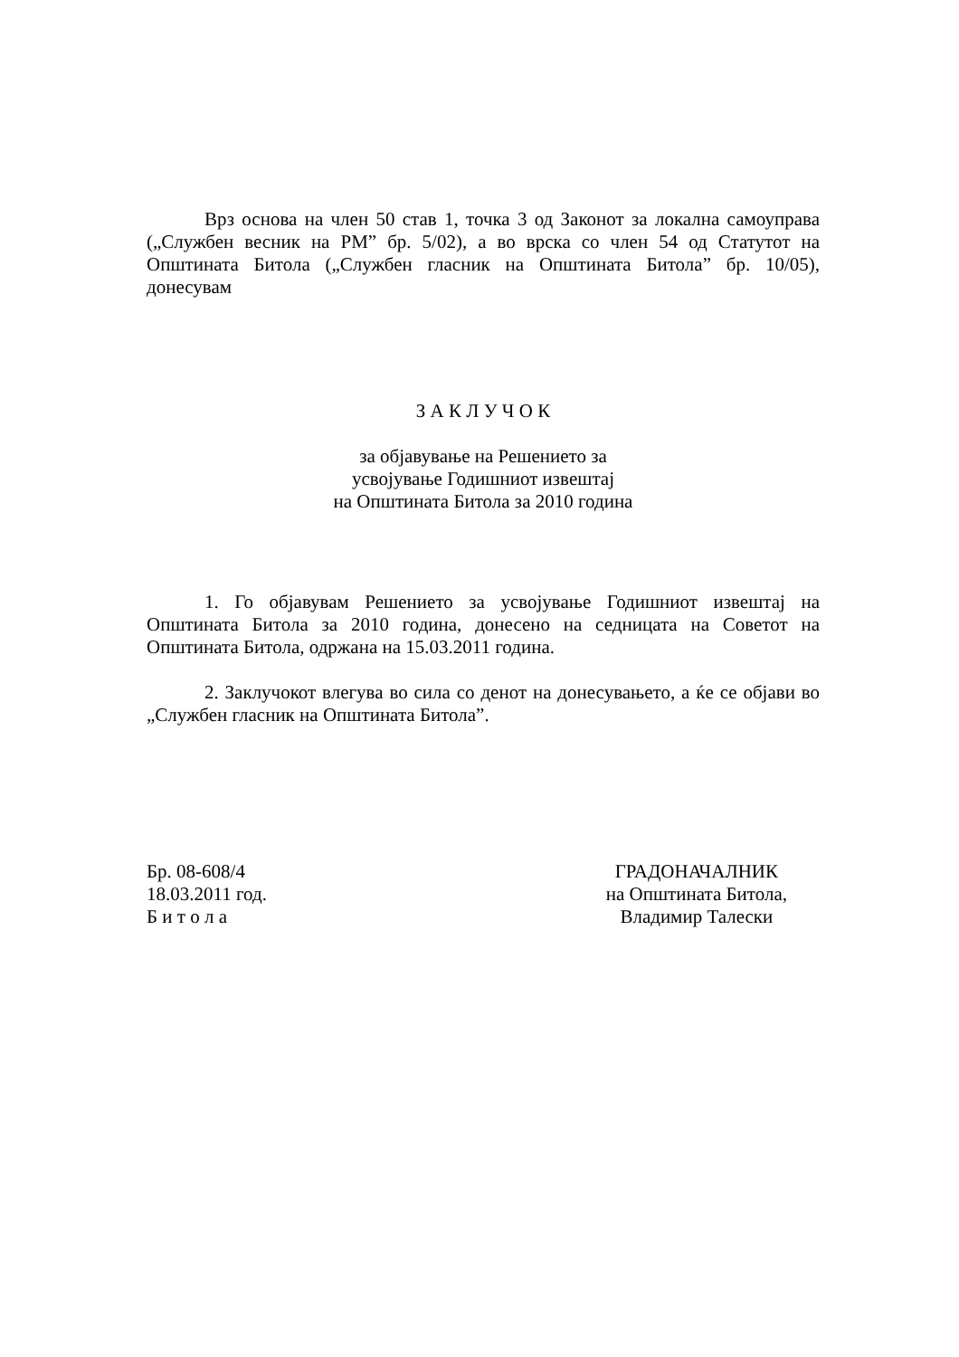Врз основа на член 50 став 1, точка 3 од Законот за локална самоуправа („Службен весник на РМ” бр. 5/02), а во врска со член 54 од Статутот на Општината Битола („Службен гласник на Општината Битола” бр. 10/05), донесувам
З А К Л У Ч О К
за објавување на Решението за
усвојување Годишниот извештај
на Општината Битола за 2010 година
1. Го објавувам Решението за усвојување Годишниот извештај на Општината Битола за 2010 година, донесено на седницата на Советот на Општината Битола, одржана на 15.03.2011 година.
2. Заклучокот влегува во сила со денот на донесувањето, а ќе се објави во „Службен гласник на Општината Битола”.
Бр. 08-608/4
18.03.2011 год.
Б и т о л а
ГРАДОНАЧАЛНИК
на Општината Битола,
Владимир Талески